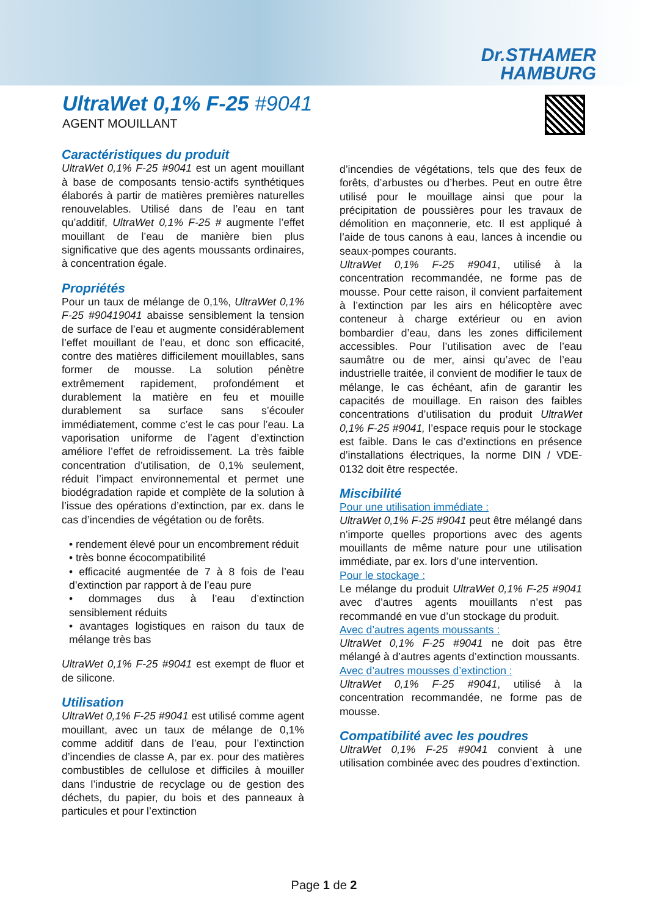Dr.STHAMER
HAMBURG
UltraWet 0,1% F-25 #9041
AGENT MOUILLANT
Caractéristiques du produit
UltraWet 0,1% F-25 #9041 est un agent mouillant à base de composants tensio-actifs synthétiques élaborés à partir de matières premières naturelles renouvelables. Utilisé dans de l’eau en tant qu’additif, UltraWet 0,1% F-25 # augmente l’effet mouillant de l’eau de manière bien plus significative que des agents moussants ordinaires, à concentration égale.
Propriétés
Pour un taux de mélange de 0,1%, UltraWet 0,1% F-25 #90419041 abaisse sensiblement la tension de surface de l’eau et augmente considérablement l’effet mouillant de l’eau, et donc son efficacité, contre des matières difficilement mouillables, sans former de mousse. La solution pénètre extrêmement rapidement, profondément et durablement la matière en feu et mouille durablement sa surface sans s’écouler immédiatement, comme c’est le cas pour l’eau. La vaporisation uniforme de l’agent d’extinction améliore l’effet de refroidissement. La très faible concentration d’utilisation, de 0,1% seulement, réduit l’impact environnemental et permet une biodégradation rapide et complète de la solution à l’issue des opérations d’extinction, par ex. dans le cas d’incendies de végétation ou de forêts.
• rendement élevé pour un encombrement réduit
• très bonne écocompatibilité
• efficacité augmentée de 7 à 8 fois de l’eau d’extinction par rapport à de l’eau pure
• dommages dus à l’eau d’extinction sensiblement réduits
• avantages logistiques en raison du taux de mélange très bas
UltraWet 0,1% F-25 #9041 est exempt de fluor et de silicone.
Utilisation
UltraWet 0,1% F-25 #9041 est utilisé comme agent mouillant, avec un taux de mélange de 0,1% comme additif dans de l’eau, pour l’extinction d’incendies de classe A, par ex. pour des matières combustibles de cellulose et difficiles à mouiller dans l’industrie de recyclage ou de gestion des déchets, du papier, du bois et des panneaux à particules et pour l’extinction
d’incendies de végétations, tels que des feux de forêts, d’arbustes ou d’herbes. Peut en outre être utilisé pour le mouillage ainsi que pour la précipitation de poussières pour les travaux de démolition en maçonnerie, etc. Il est appliqué à l’aide de tous canons à eau, lances à incendie ou seaux-pompes courants.
UltraWet 0,1% F-25 #9041, utilisé à la concentration recommandée, ne forme pas de mousse. Pour cette raison, il convient parfaitement à l’extinction par les airs en hélicoptère avec conteneur à charge extérieur ou en avion bombardier d’eau, dans les zones difficilement accessibles. Pour l’utilisation avec de l’eau saumâtre ou de mer, ainsi qu’avec de l’eau industrielle traitée, il convient de modifier le taux de mélange, le cas échéant, afin de garantir les capacités de mouillage. En raison des faibles concentrations d’utilisation du produit UltraWet 0,1% F-25 #9041, l’espace requis pour le stockage est faible. Dans le cas d’extinctions en présence d’installations électriques, la norme DIN / VDE- 0132 doit être respectée.
Miscibilité
Pour une utilisation immédiate :
UltraWet 0,1% F-25 #9041 peut être mélangé dans n’importe quelles proportions avec des agents mouillants de même nature pour une utilisation immédiate, par ex. lors d’une intervention.
Pour le stockage :
Le mélange du produit UltraWet 0,1% F-25 #9041 avec d’autres agents mouillants n’est pas recommandé en vue d’un stockage du produit.
Avec d’autres agents moussants :
UltraWet 0,1% F-25 #9041 ne doit pas être mélangé à d’autres agents d’extinction moussants.
Avec d’autres mousses d’extinction :
UltraWet 0,1% F-25 #9041, utilisé à la concentration recommandée, ne forme pas de mousse.
Compatibilité avec les poudres
UltraWet 0,1% F-25 #9041 convient à une utilisation combinée avec des poudres d’extinction.
Page 1 de 2